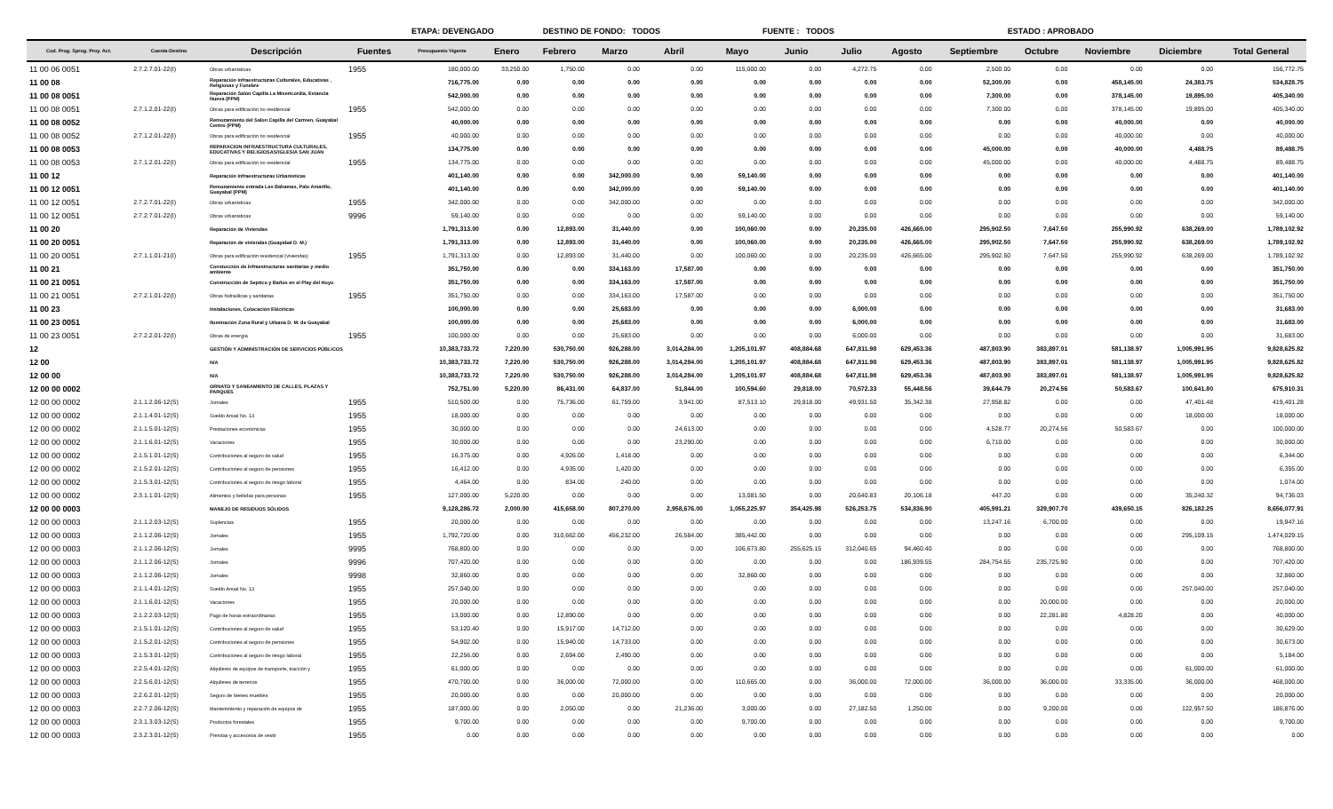ETAPA: DEVENGADO DESTINO DE FONDO: TODOS FUENTE : TODOS ESTADO : APROBADO
| Cod. Prog. Sprog. Proy. Act. | Cuenta-Destino | Descripción | Fuentes | Presupuesto Vigente | Enero | Febrero | Marzo | Abril | Mayo | Junio | Julio | Agosto | Septiembre | Octubre | Noviembre | Diciembre | Total General |
| --- | --- | --- | --- | --- | --- | --- | --- | --- | --- | --- | --- | --- | --- | --- | --- | --- | --- |
| 11 00 06 0051 | 2.7.2.7.01-22(I) | Obras urbanísticas | 1955 | 180,000.00 | 33,250.00 | 1,750.00 | 0.00 | 0.00 | 115,000.00 | 0.00 | 4,272.75 | 0.00 | 2,500.00 | 0.00 | 0.00 | 0.00 | 156,772.75 |
| 11 00 08 | | Reparación Infraestructuras Culturales, Educativas , Religiosas y Funebre | | 716,775.00 | 0.00 | 0.00 | 0.00 | 0.00 | 0.00 | 0.00 | 0.00 | 0.00 | 52,300.00 | 0.00 | 458,145.00 | 24,383.75 | 534,828.75 |
| 11 00 08 0051 | | Reparación Salón Capilla La Misericordia, Estancia Nueva (PPM) | | 542,000.00 | 0.00 | 0.00 | 0.00 | 0.00 | 0.00 | 0.00 | 0.00 | 0.00 | 7,300.00 | 0.00 | 378,145.00 | 19,895.00 | 405,340.00 |
| 11 00 08 0051 | 2.7.1.2.01-22(I) | Obras para edificación no residencial | 1955 | 542,000.00 | 0.00 | 0.00 | 0.00 | 0.00 | 0.00 | 0.00 | 0.00 | 0.00 | 7,300.00 | 0.00 | 378,145.00 | 19,895.00 | 405,340.00 |
| 11 00 08 0052 | | Remozamiento del Salon Capilla del Carmen, Guayabal Centro (PPM) | | 40,000.00 | 0.00 | 0.00 | 0.00 | 0.00 | 0.00 | 0.00 | 0.00 | 0.00 | 0.00 | 0.00 | 40,000.00 | 0.00 | 40,000.00 |
| 11 00 08 0052 | 2.7.1.2.01-22(I) | Obras para edificación no residencial | 1955 | 40,000.00 | 0.00 | 0.00 | 0.00 | 0.00 | 0.00 | 0.00 | 0.00 | 0.00 | 0.00 | 0.00 | 40,000.00 | 0.00 | 40,000.00 |
| 11 00 08 0053 | | REPARACION INFRAESTRUCTURA CULTURALES, EDUCATIVAS Y RELIGIOSAS/IGLESIA SAN JUAN | | 134,775.00 | 0.00 | 0.00 | 0.00 | 0.00 | 0.00 | 0.00 | 0.00 | 0.00 | 45,000.00 | 0.00 | 40,000.00 | 4,488.75 | 89,488.75 |
| 11 00 08 0053 | 2.7.1.2.01-22(I) | Obras para edificación no residencial | 1955 | 134,775.00 | 0.00 | 0.00 | 0.00 | 0.00 | 0.00 | 0.00 | 0.00 | 0.00 | 45,000.00 | 0.00 | 40,000.00 | 4,488.75 | 89,488.75 |
| 11 00 12 | | Reparación Infraestructuras Urbanisticas | | 401,140.00 | 0.00 | 0.00 | 342,000.00 | 0.00 | 59,140.00 | 0.00 | 0.00 | 0.00 | 0.00 | 0.00 | 0.00 | 0.00 | 401,140.00 |
| 11 00 12 0051 | | Remozamiento entrada Las Bahamas, Palo Amarillo, Guayabal (PPM) | | 401,140.00 | 0.00 | 0.00 | 342,000.00 | 0.00 | 59,140.00 | 0.00 | 0.00 | 0.00 | 0.00 | 0.00 | 0.00 | 0.00 | 401,140.00 |
| 11 00 12 0051 | 2.7.2.7.01-22(I) | Obras urbanísticas | 1955 | 342,000.00 | 0.00 | 0.00 | 342,000.00 | 0.00 | 0.00 | 0.00 | 0.00 | 0.00 | 0.00 | 0.00 | 0.00 | 0.00 | 342,000.00 |
| 11 00 12 0051 | 2.7.2.7.01-22(I) | Obras urbanísticas | 9996 | 59,140.00 | 0.00 | 0.00 | 0.00 | 0.00 | 59,140.00 | 0.00 | 0.00 | 0.00 | 0.00 | 0.00 | 0.00 | 0.00 | 59,140.00 |
| 11 00 20 | | Reparación de Viviendas | | 1,791,313.00 | 0.00 | 12,893.00 | 31,440.00 | 0.00 | 100,060.00 | 0.00 | 20,235.00 | 426,665.00 | 295,902.50 | 7,647.50 | 255,990.92 | 638,269.00 | 1,789,102.92 |
| 11 00 20 0051 | | Reparación de viviendas (Guayabal D. M.) | | 1,791,313.00 | 0.00 | 12,893.00 | 31,440.00 | 0.00 | 100,060.00 | 0.00 | 20,235.00 | 426,665.00 | 295,902.50 | 7,647.50 | 255,990.92 | 638,269.00 | 1,789,102.92 |
| 11 00 20 0051 | 2.7.1.1.01-21(I) | Obras para edificación residencial (viviendas) | 1955 | 1,791,313.00 | 0.00 | 12,893.00 | 31,440.00 | 0.00 | 100,060.00 | 0.00 | 20,235.00 | 426,665.00 | 295,902.50 | 7,647.50 | 255,990.92 | 638,269.00 | 1,789,102.92 |
| 11 00 21 | | Constucción de Infraestructuras sanitarias y medio ambiente | | 351,750.00 | 0.00 | 0.00 | 334,163.00 | 17,587.00 | 0.00 | 0.00 | 0.00 | 0.00 | 0.00 | 0.00 | 0.00 | 0.00 | 351,750.00 |
| 11 00 21 0051 | | Construcción de Septico y Baños en el Play del Hoyo | | 351,750.00 | 0.00 | 0.00 | 334,163.00 | 17,587.00 | 0.00 | 0.00 | 0.00 | 0.00 | 0.00 | 0.00 | 0.00 | 0.00 | 351,750.00 |
| 11 00 21 0051 | 2.7.2.1.01-22(I) | Obras hidraúlicas y sanitarias | 1955 | 351,750.00 | 0.00 | 0.00 | 334,163.00 | 17,587.00 | 0.00 | 0.00 | 0.00 | 0.00 | 0.00 | 0.00 | 0.00 | 0.00 | 351,750.00 |
| 11 00 23 | | Instalaciones, Colocación Eléctricas | | 100,000.00 | 0.00 | 0.00 | 25,683.00 | 0.00 | 0.00 | 0.00 | 6,000.00 | 0.00 | 0.00 | 0.00 | 0.00 | 0.00 | 31,683.00 |
| 11 00 23 0051 | | Iluminación Zona Rural y Urbana D. M. de Guayabal | | 100,000.00 | 0.00 | 0.00 | 25,683.00 | 0.00 | 0.00 | 0.00 | 6,000.00 | 0.00 | 0.00 | 0.00 | 0.00 | 0.00 | 31,683.00 |
| 11 00 23 0051 | 2.7.2.2.01-22(I) | Obras de energía | 1955 | 100,000.00 | 0.00 | 0.00 | 25,683.00 | 0.00 | 0.00 | 0.00 | 6,000.00 | 0.00 | 0.00 | 0.00 | 0.00 | 0.00 | 31,683.00 |
| 12 | | GESTIÓN Y ADMINISTRACIÓN DE SERVICIOS PÚBLICOS | | 10,383,733.72 | 7,220.00 | 530,750.00 | 926,288.00 | 3,014,284.00 | 1,205,101.97 | 408,884.68 | 647,811.98 | 629,453.36 | 487,803.90 | 383,897.01 | 581,138.97 | 1,005,991.95 | 9,828,625.82 |
| 12 00 | | N/A | | 10,383,733.72 | 7,220.00 | 530,750.00 | 926,288.00 | 3,014,284.00 | 1,205,101.97 | 408,884.68 | 647,811.98 | 629,453.36 | 487,803.90 | 383,897.01 | 581,138.97 | 1,005,991.95 | 9,828,625.82 |
| 12 00 00 | | N/A | | 10,383,733.72 | 7,220.00 | 530,750.00 | 926,288.00 | 3,014,284.00 | 1,205,101.97 | 408,884.68 | 647,811.98 | 629,453.36 | 487,803.90 | 383,897.01 | 581,138.97 | 1,005,991.95 | 9,828,625.82 |
| 12 00 00 0002 | | ORNATO Y SANEAMIENTO DE CALLES, PLAZAS Y PARQUES | | 752,751.00 | 5,220.00 | 86,431.00 | 64,837.00 | 51,844.00 | 100,594.60 | 29,818.00 | 70,572.33 | 55,448.56 | 39,644.79 | 20,274.56 | 50,583.67 | 100,641.80 | 675,910.31 |
| 12 00 00 0002 | 2.1.1.2.06-12(S) | Jornales | 1955 | 510,500.00 | 0.00 | 75,736.00 | 61,759.00 | 3,941.00 | 87,513.10 | 29,818.00 | 49,931.50 | 35,342.38 | 27,958.82 | 0.00 | 0.00 | 47,401.48 | 419,401.28 |
| 12 00 00 0002 | 2.1.1.4.01-12(S) | Sueldo Anual No. 13 | 1955 | 18,000.00 | 0.00 | 0.00 | 0.00 | 0.00 | 0.00 | 0.00 | 0.00 | 0.00 | 0.00 | 0.00 | 0.00 | 18,000.00 | 18,000.00 |
| 12 00 00 0002 | 2.1.1.5.01-12(S) | Prestaciones económicas | 1955 | 30,000.00 | 0.00 | 0.00 | 0.00 | 24,613.00 | 0.00 | 0.00 | 0.00 | 0.00 | 4,528.77 | 20,274.56 | 50,583.67 | 0.00 | 100,000.00 |
| 12 00 00 0002 | 2.1.1.6.01-12(S) | Vacaciones | 1955 | 30,000.00 | 0.00 | 0.00 | 0.00 | 23,290.00 | 0.00 | 0.00 | 0.00 | 0.00 | 6,710.00 | 0.00 | 0.00 | 0.00 | 30,000.00 |
| 12 00 00 0002 | 2.1.5.1.01-12(S) | Contribuciones al seguro de salud | 1955 | 16,375.00 | 0.00 | 4,926.00 | 1,418.00 | 0.00 | 0.00 | 0.00 | 0.00 | 0.00 | 0.00 | 0.00 | 0.00 | 0.00 | 6,344.00 |
| 12 00 00 0002 | 2.1.5.2.01-12(S) | Contribuciones al seguro de pensiones | 1955 | 16,412.00 | 0.00 | 4,935.00 | 1,420.00 | 0.00 | 0.00 | 0.00 | 0.00 | 0.00 | 0.00 | 0.00 | 0.00 | 0.00 | 6,355.00 |
| 12 00 00 0002 | 2.1.5.3.01-12(S) | Contribuciones al seguro de riesgo laboral | 1955 | 4,464.00 | 0.00 | 834.00 | 240.00 | 0.00 | 0.00 | 0.00 | 0.00 | 0.00 | 0.00 | 0.00 | 0.00 | 0.00 | 1,074.00 |
| 12 00 00 0002 | 2.3.1.1.01-12(S) | Alimentos y bebidas para personas | 1955 | 127,000.00 | 5,220.00 | 0.00 | 0.00 | 0.00 | 13,081.50 | 0.00 | 20,640.83 | 20,106.18 | 447.20 | 0.00 | 0.00 | 35,240.32 | 94,736.03 |
| 12 00 00 0003 | | MANEJO DE RESIDUOS SÓLIDOS | | 9,128,286.72 | 2,000.00 | 415,658.00 | 807,270.00 | 2,958,676.00 | 1,055,225.97 | 354,425.98 | 526,253.75 | 534,836.90 | 405,991.21 | 329,907.70 | 439,650.15 | 826,182.25 | 8,656,077.91 |
| 12 00 00 0003 | 2.1.1.2.03-12(S) | Suplencias | 1955 | 20,000.00 | 0.00 | 0.00 | 0.00 | 0.00 | 0.00 | 0.00 | 0.00 | 0.00 | 13,247.16 | 6,700.00 | 0.00 | 0.00 | 19,947.16 |
| 12 00 00 0003 | 2.1.1.2.06-12(S) | Jornales | 1955 | 1,792,720.00 | 0.00 | 310,662.00 | 456,232.00 | 26,584.00 | 385,442.00 | 0.00 | 0.00 | 0.00 | 0.00 | 0.00 | 0.00 | 295,109.15 | 1,474,029.15 |
| 12 00 00 0003 | 2.1.1.2.06-12(S) | Jornales | 9995 | 768,800.00 | 0.00 | 0.00 | 0.00 | 0.00 | 106,673.80 | 255,625.15 | 312,040.65 | 94,460.40 | 0.00 | 0.00 | 0.00 | 0.00 | 768,800.00 |
| 12 00 00 0003 | 2.1.1.2.06-12(S) | Jornales | 9996 | 707,420.00 | 0.00 | 0.00 | 0.00 | 0.00 | 0.00 | 0.00 | 0.00 | 186,939.55 | 284,754.55 | 235,725.90 | 0.00 | 0.00 | 707,420.00 |
| 12 00 00 0003 | 2.1.1.2.06-12(S) | Jornales | 9998 | 32,860.00 | 0.00 | 0.00 | 0.00 | 0.00 | 32,860.00 | 0.00 | 0.00 | 0.00 | 0.00 | 0.00 | 0.00 | 0.00 | 32,860.00 |
| 12 00 00 0003 | 2.1.1.4.01-12(S) | Sueldo Anual No. 13 | 1955 | 257,040.00 | 0.00 | 0.00 | 0.00 | 0.00 | 0.00 | 0.00 | 0.00 | 0.00 | 0.00 | 0.00 | 0.00 | 257,040.00 | 257,040.00 |
| 12 00 00 0003 | 2.1.1.6.01-12(S) | Vacaciones | 1955 | 20,000.00 | 0.00 | 0.00 | 0.00 | 0.00 | 0.00 | 0.00 | 0.00 | 0.00 | 0.00 | 20,000.00 | 0.00 | 0.00 | 20,000.00 |
| 12 00 00 0003 | 2.1.2.2.03-12(S) | Pago de horas extraordinarias | 1955 | 13,000.00 | 0.00 | 12,890.00 | 0.00 | 0.00 | 0.00 | 0.00 | 0.00 | 0.00 | 0.00 | 22,281.80 | 4,828.20 | 0.00 | 40,000.00 |
| 12 00 00 0003 | 2.1.5.1.01-12(S) | Contribuciones al seguro de salud | 1955 | 53,120.40 | 0.00 | 15,917.00 | 14,712.00 | 0.00 | 0.00 | 0.00 | 0.00 | 0.00 | 0.00 | 0.00 | 0.00 | 0.00 | 30,629.00 |
| 12 00 00 0003 | 2.1.5.2.01-12(S) | Contribuciones al seguro de pensiones | 1955 | 54,902.00 | 0.00 | 15,940.00 | 14,733.00 | 0.00 | 0.00 | 0.00 | 0.00 | 0.00 | 0.00 | 0.00 | 0.00 | 0.00 | 30,673.00 |
| 12 00 00 0003 | 2.1.5.3.01-12(S) | Contribuciones al seguro de riesgo laboral | 1955 | 22,256.00 | 0.00 | 2,694.00 | 2,490.00 | 0.00 | 0.00 | 0.00 | 0.00 | 0.00 | 0.00 | 0.00 | 0.00 | 0.00 | 5,184.00 |
| 12 00 00 0003 | 2.2.5.4.01-12(S) | Alquileres de equipos de transporte, tracción y | 1955 | 61,000.00 | 0.00 | 0.00 | 0.00 | 0.00 | 0.00 | 0.00 | 0.00 | 0.00 | 0.00 | 0.00 | 0.00 | 61,000.00 | 61,000.00 |
| 12 00 00 0003 | 2.2.5.6.01-12(S) | Alquileres de terrenos | 1955 | 470,700.00 | 0.00 | 36,000.00 | 72,000.00 | 0.00 | 110,665.00 | 0.00 | 36,000.00 | 72,000.00 | 36,000.00 | 36,000.00 | 33,335.00 | 36,000.00 | 468,000.00 |
| 12 00 00 0003 | 2.2.6.2.01-12(S) | Seguro de bienes muebles | 1955 | 20,000.00 | 0.00 | 0.00 | 20,000.00 | 0.00 | 0.00 | 0.00 | 0.00 | 0.00 | 0.00 | 0.00 | 0.00 | 0.00 | 20,000.00 |
| 12 00 00 0003 | 2.2.7.2.06-12(S) | Mantenimiento y reparación de equipos de | 1955 | 187,000.00 | 0.00 | 2,050.00 | 0.00 | 21,236.00 | 3,000.00 | 0.00 | 27,182.50 | 1,250.00 | 0.00 | 9,200.00 | 0.00 | 122,957.50 | 186,876.00 |
| 12 00 00 0003 | 2.3.1.3.03-12(S) | Productos forestales | 1955 | 9,700.00 | 0.00 | 0.00 | 0.00 | 0.00 | 9,700.00 | 0.00 | 0.00 | 0.00 | 0.00 | 0.00 | 0.00 | 0.00 | 9,700.00 |
| 12 00 00 0003 | 2.3.2.3.01-12(S) | Prendas y accesorios de vestir | 1955 | 0.00 | 0.00 | 0.00 | 0.00 | 0.00 | 0.00 | 0.00 | 0.00 | 0.00 | 0.00 | 0.00 | 0.00 | 0.00 | 0.00 |